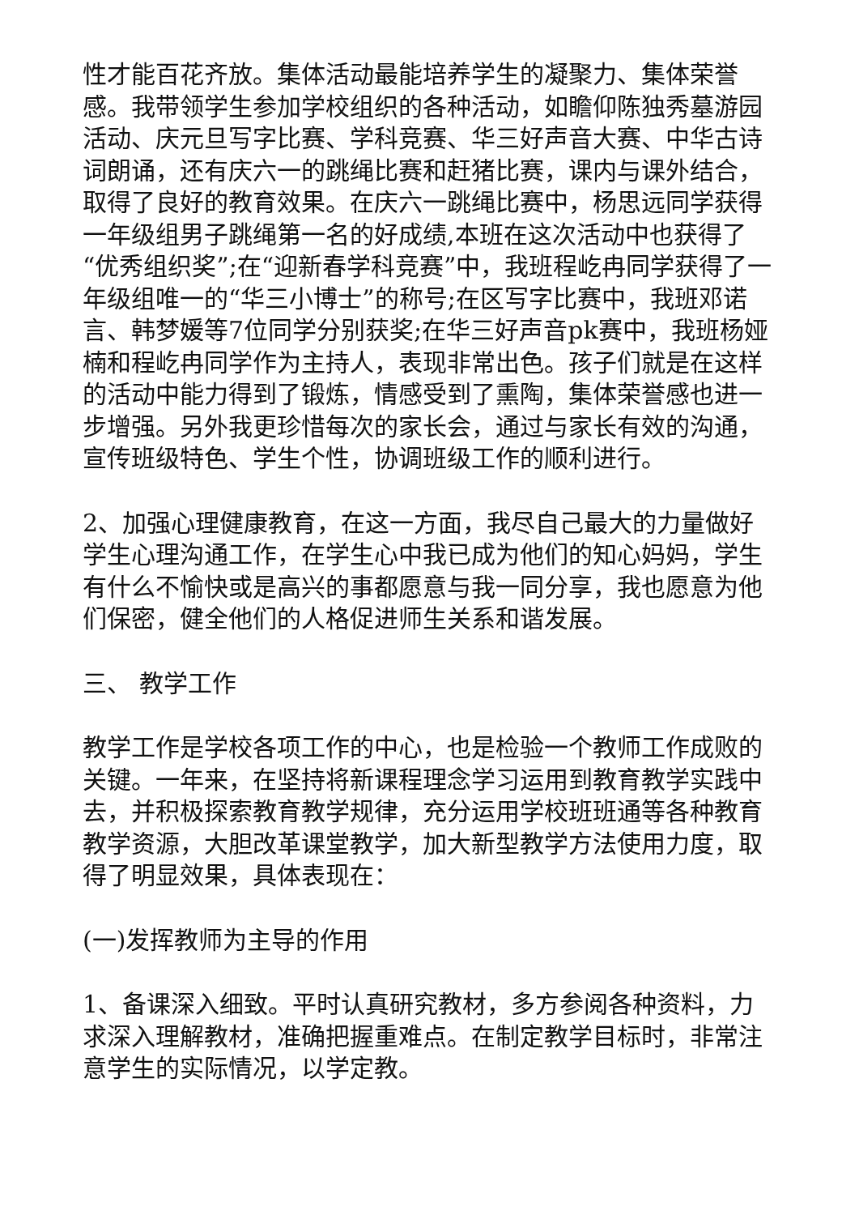性才能百花齐放。集体活动最能培养学生的凝聚力、集体荣誉感。我带领学生参加学校组织的各种活动，如瞻仰陈独秀墓游园活动、庆元旦写字比赛、学科竞赛、华三好声音大赛、中华古诗词朗诵，还有庆六一的跳绳比赛和赶猪比赛，课内与课外结合，取得了良好的教育效果。在庆六一跳绳比赛中，杨思远同学获得一年级组男子跳绳第一名的好成绩,本班在这次活动中也获得了“优秀组织奖”;在“迎新春学科竞赛”中，我班程屹冉同学获得了一年级组唯一的“华三小博士”的称号;在区写字比赛中，我班邓诺言、韩梦媛等7位同学分别获奖;在华三好声音pk赛中，我班杨娅楠和程屹冉同学作为主持人，表现非常出色。孩子们就是在这样的活动中能力得到了锻炼，情感受到了熏陶，集体荣誉感也进一步增强。另外我更珍惜每次的家长会，通过与家长有效的沟通，宣传班级特色、学生个性，协调班级工作的顺利进行。
2、加强心理健康教育，在这一方面，我尽自己最大的力量做好学生心理沟通工作，在学生心中我已成为他们的知心妈妈，学生有什么不愉快或是高兴的事都愿意与我一同分享，我也愿意为他们保密，健全他们的人格促进师生关系和谐发展。
三、 教学工作
教学工作是学校各项工作的中心，也是检验一个教师工作成败的关键。一年来，在坚持将新课程理念学习运用到教育教学实践中去，并积极探索教育教学规律，充分运用学校班班通等各种教育教学资源，大胆改革课堂教学，加大新型教学方法使用力度，取得了明显效果，具体表现在：
(一)发挥教师为主导的作用
1、备课深入细致。平时认真研究教材，多方参阅各种资料，力求深入理解教材，准确把握重难点。在制定教学目标时，非常注意学生的实际情况，以学定教。